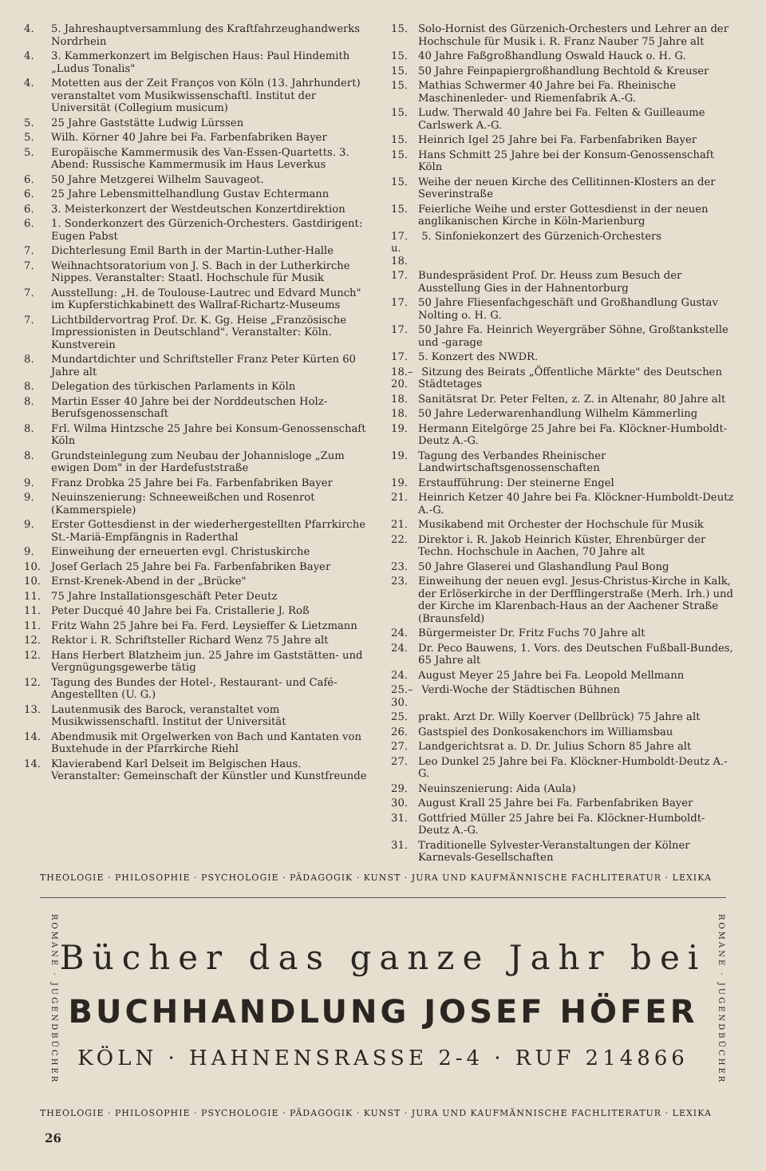4. 5. Jahreshauptversammlung des Kraftfahrzeughandwerks Nordrhein
4. 3. Kammerkonzert im Belgischen Haus: Paul Hindemith „Ludus Tonalis"
4. Motetten aus der Zeit Franços von Köln (13. Jahrhundert) veranstaltet vom Musikwissenschaftl. Institut der Universität (Collegium musicum)
5. 25 Jahre Gaststätte Ludwig Lürssen
5. Wilh. Körner 40 Jahre bei Fa. Farbenfabriken Bayer
5. Europäische Kammermusik des Van-Essen-Quartetts. 3. Abend: Russische Kammermusik im Haus Leverkus
6. 50 Jahre Metzgerei Wilhelm Sauvageot.
6. 25 Jahre Lebensmittelhandlung Gustav Echtermann
6. 3. Meisterkonzert der Westdeutschen Konzertdirektion
6. 1. Sonderkonzert des Gürzenich-Orchesters. Gastdirigent: Eugen Pabst
7. Dichterlesung Emil Barth in der Martin-Luther-Halle
7. Weihnachtsoratorium von J. S. Bach in der Lutherkirche Nippes. Veranstalter: Staatl. Hochschule für Musik
7. Ausstellung: „H. de Toulouse-Lautrec und Edvard Munch" im Kupferstichkabinett des Wallraf-Richartz-Museums
7. Lichtbildervortrag Prof. Dr. K. Gg. Heise „Französische Impressionisten in Deutschland". Veranstalter: Köln. Kunstverein
8. Mundartdichter und Schriftsteller Franz Peter Kürten 60 Jahre alt
8. Delegation des türkischen Parlaments in Köln
8. Martin Esser 40 Jahre bei der Norddeutschen Holz-Berufsgenossenschaft
8. Frl. Wilma Hintzsche 25 Jahre bei Konsum-Genossenschaft Köln
8. Grundsteinlegung zum Neubau der Johannisloge „Zum ewigen Dom" in der Hardefuststraße
9. Franz Drobka 25 Jahre bei Fa. Farbenfabriken Bayer
9. Neuinszenierung: Schneeweißchen und Rosenrot (Kammerspiele)
9. Erster Gottesdienst in der wiederhergestellten Pfarrkirche St.-Mariä-Empfängnis in Raderthal
9. Einweihung der erneuerten evgl. Christuskirche
10. Josef Gerlach 25 Jahre bei Fa. Farbenfabriken Bayer
10. Ernst-Krenek-Abend in der „Brücke"
11. 75 Jahre Installationsgeschäft Peter Deutz
11. Peter Ducqué 40 Jahre bei Fa. Cristallerie J. Roß
11. Fritz Wahn 25 Jahre bei Fa. Ferd. Leysieffer & Lietzmann
12. Rektor i. R. Schriftsteller Richard Wenz 75 Jahre alt
12. Hans Herbert Blatzheim jun. 25 Jahre im Gaststätten- und Vergnügungsgewerbe tätig
12. Tagung des Bundes der Hotel-, Restaurant- und Café-Angestellten (U. G.)
13. Lautenmusik des Barock, veranstaltet vom Musikwissenschaftl. Institut der Universität
14. Abendmusik mit Orgelwerken von Bach und Kantaten von Buxtehude in der Pfarrkirche Riehl
14. Klavierabend Karl Delseit im Belgischen Haus. Veranstalter: Gemeinschaft der Künstler und Kunstfreunde
15. Solo-Hornist des Gürzenich-Orchesters und Lehrer an der Hochschule für Musik i. R. Franz Nauber 75 Jahre alt
15. 40 Jahre Faßgroßhandlung Oswald Hauck o. H. G.
15. 50 Jahre Feinpapiergroßhandlung Bechtold & Kreuser
15. Mathias Schwermer 40 Jahre bei Fa. Rheinische Maschinenleder- und Riemenfabrik A.-G.
15. Ludw. Therwald 40 Jahre bei Fa. Felten & Guilleaume Carlswerk A.-G.
15. Heinrich Igel 25 Jahre bei Fa. Farbenfabriken Bayer
15. Hans Schmitt 25 Jahre bei der Konsum-Genossenschaft Köln
15. Weihe der neuen Kirche des Cellitinnen-Klosters an der Severinstraße
15. Feierliche Weihe und erster Gottesdienst in der neuen anglikanischen Kirche in Köln-Marienburg
17. u. 18. 5. Sinfoniekonzert des Gürzenich-Orchesters
17. Bundespräsident Prof. Dr. Heuss zum Besuch der Ausstellung Gies in der Hahnentorburg
17. 50 Jahre Fliesenfachgeschäft und Großhandlung Gustav Nolting o. H. G.
17. 50 Jahre Fa. Heinrich Weyergräber Söhne, Großtankstelle und -garage
17. 5. Konzert des NWDR.
18.–20. Sitzung des Beirats „Öffentliche Märkte" des Deutschen Städtetages
18. Sanitätsrat Dr. Peter Felten, z. Z. in Altenahr, 80 Jahre alt
18. 50 Jahre Lederwarenhandlung Wilhelm Kämmerling
19. Hermann Eitelgörge 25 Jahre bei Fa. Klöckner-Humboldt-Deutz A.-G.
19. Tagung des Verbandes Rheinischer Landwirtschaftsgenossenschaften
19. Erstaufführung: Der steinerne Engel
21. Heinrich Ketzer 40 Jahre bei Fa. Klöckner-Humboldt-Deutz A.-G.
21. Musikabend mit Orchester der Hochschule für Musik
22. Direktor i. R. Jakob Heinrich Küster, Ehrenbürger der Techn. Hochschule in Aachen, 70 Jahre alt
23. 50 Jahre Glaserei und Glashandlung Paul Bong
23. Einweihung der neuen evgl. Jesus-Christus-Kirche in Kalk, der Erlöserkirche in der Derfflingerstraße (Merh. Irh.) und der Kirche im Klarenbach-Haus an der Aachener Straße (Braunsfeld)
24. Bürgermeister Dr. Fritz Fuchs 70 Jahre alt
24. Dr. Peco Bauwens, 1. Vors. des Deutschen Fußball-Bundes, 65 Jahre alt
24. August Meyer 25 Jahre bei Fa. Leopold Mellmann
25.–30. Verdi-Woche der Städtischen Bühnen
25. prakt. Arzt Dr. Willy Koerver (Dellbrück) 75 Jahre alt
26. Gastspiel des Donkosakenchors im Williamsbau
27. Landgerichtsrat a. D. Dr. Julius Schorn 85 Jahre alt
27. Leo Dunkel 25 Jahre bei Fa. Klöckner-Humboldt-Deutz A.-G.
29. Neuinszenierung: Aida (Aula)
30. August Krall 25 Jahre bei Fa. Farbenfabriken Bayer
31. Gottfried Müller 25 Jahre bei Fa. Klöckner-Humboldt-Deutz A.-G.
31. Traditionelle Sylvester-Veranstaltungen der Kölner Karnevals-Gesellschaften
THEOLOGIE · PHILOSOPHIE · PSYCHOLOGIE · PÄDAGOGIK · KUNST · JURA UND KAUFMÄNNISCHE FACHLITERATUR · LEXIKA
ROMANE · JUGENDBÜCHER
Bücher das ganze Jahr bei
BUCHHANDLUNG JOSEF HÖFER
KÖLN · HAHNENSRASSE 2-4 · RUF 214866
ROMANE · JUGENDBÜCHER
THEOLOGIE · PHILOSOPHIE · PSYCHOLOGIE · PÄDAGOGIK · KUNST · JURA UND KAUFMÄNNISCHE FACHLITERATUR · LEXIKA
26